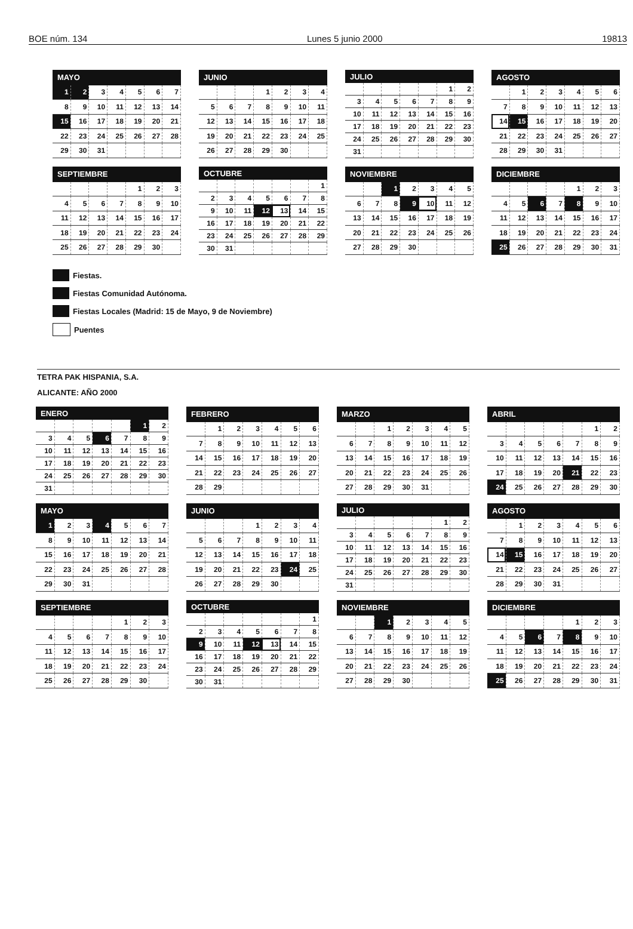BOE núm. 134 Lunes 5 junio 2000 19813
| MAYO | | | | | | |
| --- | --- | --- | --- | --- | --- | --- |
| 1 | 2 | 3 | 4 | 5 | 6 | 7 |
| 8 | 9 | 10 | 11 | 12 | 13 | 14 |
| 15 | 16 | 17 | 18 | 19 | 20 | 21 |
| 22 | 23 | 24 | 25 | 26 | 27 | 28 |
| 29 | 30 | 31 | | | | |
| JUNIO | | | | | | |
| --- | --- | --- | --- | --- | --- | --- |
| | | | 1 | 2 | 3 | 4 |
| 5 | 6 | 7 | 8 | 9 | 10 | 11 |
| 12 | 13 | 14 | 15 | 16 | 17 | 18 |
| 19 | 20 | 21 | 22 | 23 | 24 | 25 |
| 26 | 27 | 28 | 29 | 30 | | |
| JULIO | | | | | | |
| --- | --- | --- | --- | --- | --- | --- |
| | | | | | 1 | 2 |
| 3 | 4 | 5 | 6 | 7 | 8 | 9 |
| 10 | 11 | 12 | 13 | 14 | 15 | 16 |
| 17 | 18 | 19 | 20 | 21 | 22 | 23 |
| 24 | 25 | 26 | 27 | 28 | 29 | 30 |
| 31 | | | | | | |
| AGOSTO | | | | | | |
| --- | --- | --- | --- | --- | --- | --- |
| | 1 | 2 | 3 | 4 | 5 | 6 |
| 7 | 8 | 9 | 10 | 11 | 12 | 13 |
| 14 | 15 | 16 | 17 | 18 | 19 | 20 |
| 21 | 22 | 23 | 24 | 25 | 26 | 27 |
| 28 | 29 | 30 | 31 | | | |
| SEPTIEMBRE | | | | | | |
| --- | --- | --- | --- | --- | --- | --- |
| | | | | 1 | 2 | 3 |
| 4 | 5 | 6 | 7 | 8 | 9 | 10 |
| 11 | 12 | 13 | 14 | 15 | 16 | 17 |
| 18 | 19 | 20 | 21 | 22 | 23 | 24 |
| 25 | 26 | 27 | 28 | 29 | 30 | |
| OCTUBRE | | | | | | |
| --- | --- | --- | --- | --- | --- | --- |
| | | | | | | 1 |
| 2 | 3 | 4 | 5 | 6 | 7 | 8 |
| 9 | 10 | 11 | 12 | 13 | 14 | 15 |
| 16 | 17 | 18 | 19 | 20 | 21 | 22 |
| 23 | 24 | 25 | 26 | 27 | 28 | 29 |
| 30 | 31 | | | | | |
| NOVIEMBRE | | | | | | |
| --- | --- | --- | --- | --- | --- | --- |
| | | 1 | 2 | 3 | 4 | 5 |
| 6 | 7 | 8 | 9 | 10 | 11 | 12 |
| 13 | 14 | 15 | 16 | 17 | 18 | 19 |
| 20 | 21 | 22 | 23 | 24 | 25 | 26 |
| 27 | 28 | 29 | 30 | | | |
| DICIEMBRE | | | | | | |
| --- | --- | --- | --- | --- | --- | --- |
| | | | | 1 | 2 | 3 |
| 4 | 5 | 6 | 7 | 8 | 9 | 10 |
| 11 | 12 | 13 | 14 | 15 | 16 | 17 |
| 18 | 19 | 20 | 21 | 22 | 23 | 24 |
| 25 | 26 | 27 | 28 | 29 | 30 | 31 |
Fiestas.
Fiestas Comunidad Autónoma.
Fiestas Locales (Madrid: 15 de Mayo, 9 de Noviembre)
Puentes
TETRA PAK HISPANIA, S.A.
ALICANTE: AÑO 2000
| ENERO | | | | | | |
| --- | --- | --- | --- | --- | --- | --- |
| | | | | | 1 | 2 |
| 3 | 4 | 5 | 6 | 7 | 8 | 9 |
| 10 | 11 | 12 | 13 | 14 | 15 | 16 |
| 17 | 18 | 19 | 20 | 21 | 22 | 23 |
| 24 | 25 | 26 | 27 | 28 | 29 | 30 |
| 31 | | | | | | |
| FEBRERO | | | | | | |
| --- | --- | --- | --- | --- | --- | --- |
| | 1 | 2 | 3 | 4 | 5 | 6 |
| 7 | 8 | 9 | 10 | 11 | 12 | 13 |
| 14 | 15 | 16 | 17 | 18 | 19 | 20 |
| 21 | 22 | 23 | 24 | 25 | 26 | 27 |
| 28 | 29 | | | | | |
| MARZO | | | | | | |
| --- | --- | --- | --- | --- | --- | --- |
| | | 1 | 2 | 3 | 4 | 5 |
| 6 | 7 | 8 | 9 | 10 | 11 | 12 |
| 13 | 14 | 15 | 16 | 17 | 18 | 19 |
| 20 | 21 | 22 | 23 | 24 | 25 | 26 |
| 27 | 28 | 29 | 30 | 31 | | |
| ABRIL | | | | | | |
| --- | --- | --- | --- | --- | --- | --- |
| | | | | | 1 | 2 |
| 3 | 4 | 5 | 6 | 7 | 8 | 9 |
| 10 | 11 | 12 | 13 | 14 | 15 | 16 |
| 17 | 18 | 19 | 20 | 21 | 22 | 23 |
| 24 | 25 | 26 | 27 | 28 | 29 | 30 |
| MAYO | | | | | | |
| --- | --- | --- | --- | --- | --- | --- |
| 1 | 2 | 3 | 4 | 5 | 6 | 7 |
| 8 | 9 | 10 | 11 | 12 | 13 | 14 |
| 15 | 16 | 17 | 18 | 19 | 20 | 21 |
| 22 | 23 | 24 | 25 | 26 | 27 | 28 |
| 29 | 30 | 31 | | | | |
| JUNIO | | | | | | |
| --- | --- | --- | --- | --- | --- | --- |
| | | | 1 | 2 | 3 | 4 |
| 5 | 6 | 7 | 8 | 9 | 10 | 11 |
| 12 | 13 | 14 | 15 | 16 | 17 | 18 |
| 19 | 20 | 21 | 22 | 23 | 24 | 25 |
| 26 | 27 | 28 | 29 | 30 | | |
| JULIO | | | | | | |
| --- | --- | --- | --- | --- | --- | --- |
| | | | | | 1 | 2 |
| 3 | 4 | 5 | 6 | 7 | 8 | 9 |
| 10 | 11 | 12 | 13 | 14 | 15 | 16 |
| 17 | 18 | 19 | 20 | 21 | 22 | 23 |
| 24 | 25 | 26 | 27 | 28 | 29 | 30 |
| 31 | | | | | | |
| AGOSTO | | | | | | |
| --- | --- | --- | --- | --- | --- | --- |
| | 1 | 2 | 3 | 4 | 5 | 6 |
| 7 | 8 | 9 | 10 | 11 | 12 | 13 |
| 14 | 15 | 16 | 17 | 18 | 19 | 20 |
| 21 | 22 | 23 | 24 | 25 | 26 | 27 |
| 28 | 29 | 30 | 31 | | | |
| SEPTIEMBRE | | | | | | |
| --- | --- | --- | --- | --- | --- | --- |
| | | | | 1 | 2 | 3 |
| 4 | 5 | 6 | 7 | 8 | 9 | 10 |
| 11 | 12 | 13 | 14 | 15 | 16 | 17 |
| 18 | 19 | 20 | 21 | 22 | 23 | 24 |
| 25 | 26 | 27 | 28 | 29 | 30 | |
| OCTUBRE | | | | | | |
| --- | --- | --- | --- | --- | --- | --- |
| | | | | | | 1 |
| 2 | 3 | 4 | 5 | 6 | 7 | 8 |
| 9 | 10 | 11 | 12 | 13 | 14 | 15 |
| 16 | 17 | 18 | 19 | 20 | 21 | 22 |
| 23 | 24 | 25 | 26 | 27 | 28 | 29 |
| 30 | 31 | | | | | |
| NOVIEMBRE | | | | | | |
| --- | --- | --- | --- | --- | --- | --- |
| | | 1 | 2 | 3 | 4 | 5 |
| 6 | 7 | 8 | 9 | 10 | 11 | 12 |
| 13 | 14 | 15 | 16 | 17 | 18 | 19 |
| 20 | 21 | 22 | 23 | 24 | 25 | 26 |
| 27 | 28 | 29 | 30 | | | |
| DICIEMBRE | | | | | | |
| --- | --- | --- | --- | --- | --- | --- |
| | | | | 1 | 2 | 3 |
| 4 | 5 | 6 | 7 | 8 | 9 | 10 |
| 11 | 12 | 13 | 14 | 15 | 16 | 17 |
| 18 | 19 | 20 | 21 | 22 | 23 | 24 |
| 25 | 26 | 27 | 28 | 29 | 30 | 31 |